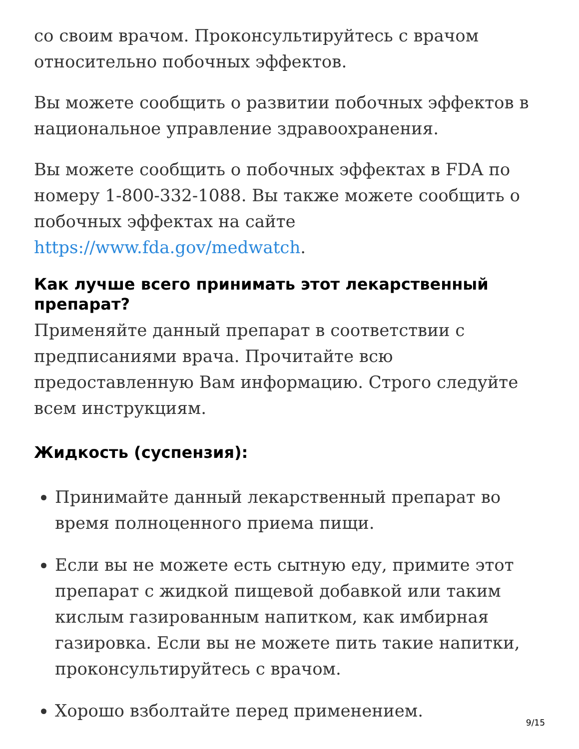со своим врачом. Проконсультируйтесь с врачом относительно побочных эффектов.
Вы можете сообщить о развитии побочных эффектов в национальное управление здравоохранения.
Вы можете сообщить о побочных эффектах в FDA по номеру 1-800-332-1088. Вы также можете сообщить о побочных эффектах на сайте https://www.fda.gov/medwatch.
Как лучше всего принимать этот лекарственный препарат?
Применяйте данный препарат в соответствии с предписаниями врача. Прочитайте всю предоставленную Вам информацию. Строго следуйте всем инструкциям.
Жидкость (суспензия):
Принимайте данный лекарственный препарат во время полноценного приема пищи.
Если вы не можете есть сытную еду, примите этот препарат с жидкой пищевой добавкой или таким кислым газированным напитком, как имбирная газировка. Если вы не можете пить такие напитки, проконсультируйтесь с врачом.
Хорошо взболтайте перед применением.
9/15